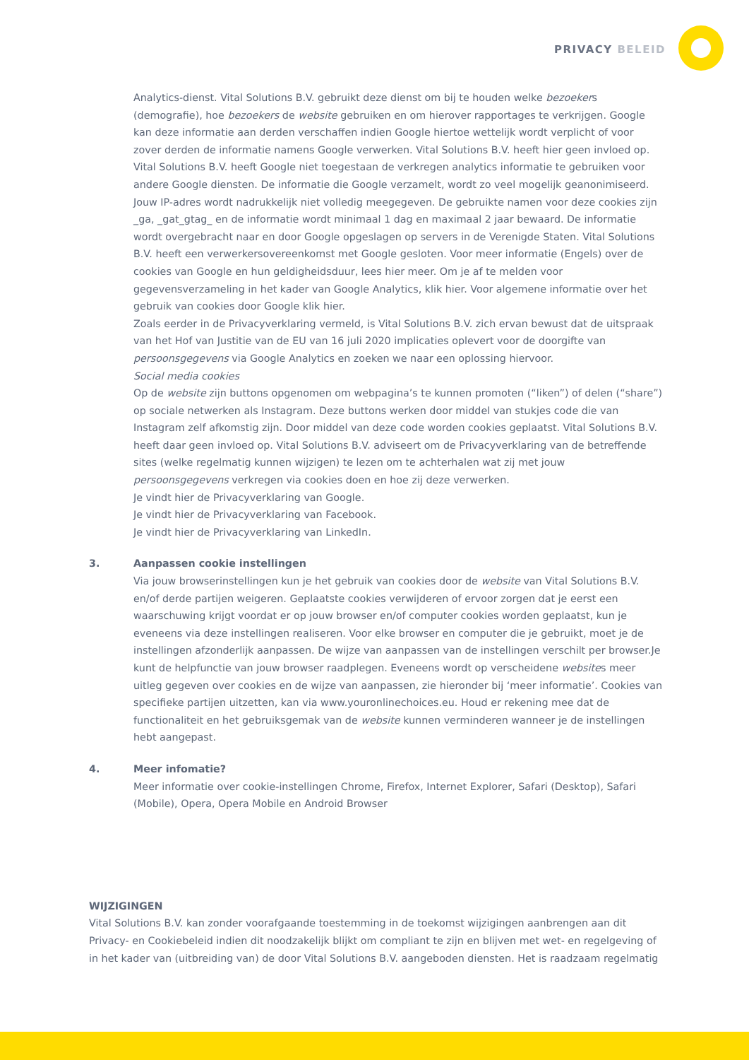PRIVACY BELEID
Analytics-dienst. Vital Solutions B.V. gebruikt deze dienst om bij te houden welke bezoekers (demografie), hoe bezoekers de website gebruiken en om hierover rapportages te verkrijgen. Google kan deze informatie aan derden verschaffen indien Google hiertoe wettelijk wordt verplicht of voor zover derden de informatie namens Google verwerken. Vital Solutions B.V. heeft hier geen invloed op. Vital Solutions B.V. heeft Google niet toegestaan de verkregen analytics informatie te gebruiken voor andere Google diensten. De informatie die Google verzamelt, wordt zo veel mogelijk geanonimiseerd. Jouw IP-adres wordt nadrukkelijk niet volledig meegegeven. De gebruikte namen voor deze cookies zijn _ga, _gat_gtag_ en de informatie wordt minimaal 1 dag en maximaal 2 jaar bewaard. De informatie wordt overgebracht naar en door Google opgeslagen op servers in de Verenigde Staten. Vital Solutions B.V. heeft een verwerkersovereenkomst met Google gesloten. Voor meer informatie (Engels) over de cookies van Google en hun geldigheidsduur, lees hier meer. Om je af te melden voor gegevensverzameling in het kader van Google Analytics, klik hier. Voor algemene informatie over het gebruik van cookies door Google klik hier.
Zoals eerder in de Privacyverklaring vermeld, is Vital Solutions B.V. zich ervan bewust dat de uitspraak van het Hof van Justitie van de EU van 16 juli 2020 implicaties oplevert voor de doorgifte van persoonsgegevens via Google Analytics en zoeken we naar een oplossing hiervoor.
Social media cookies
Op de website zijn buttons opgenomen om webpagina’s te kunnen promoten (“liken”) of delen (“share”) op sociale netwerken als Instagram. Deze buttons werken door middel van stukjes code die van Instagram zelf afkomstig zijn. Door middel van deze code worden cookies geplaatst. Vital Solutions B.V. heeft daar geen invloed op. Vital Solutions B.V. adviseert om de Privacyverklaring van de betreffende sites (welke regelmatig kunnen wijzigen) te lezen om te achterhalen wat zij met jouw persoonsgegevens verkregen via cookies doen en hoe zij deze verwerken.
Je vindt hier de Privacyverklaring van Google.
Je vindt hier de Privacyverklaring van Facebook.
Je vindt hier de Privacyverklaring van LinkedIn.
3. Aanpassen cookie instellingen
Via jouw browserinstellingen kun je het gebruik van cookies door de website van Vital Solutions B.V. en/of derde partijen weigeren. Geplaatste cookies verwijderen of ervoor zorgen dat je eerst een waarschuwing krijgt voordat er op jouw browser en/of computer cookies worden geplaatst, kun je eveneens via deze instellingen realiseren. Voor elke browser en computer die je gebruikt, moet je de instellingen afzonderlijk aanpassen. De wijze van aanpassen van de instellingen verschilt per browser.Je kunt de helpfunctie van jouw browser raadplegen. Eveneens wordt op verscheidene websites meer uitleg gegeven over cookies en de wijze van aanpassen, zie hieronder bij ‘meer informatie’. Cookies van specifieke partijen uitzetten, kan via www.youronlinechoices.eu. Houd er rekening mee dat de functionaliteit en het gebruiksgemak van de website kunnen verminderen wanneer je de instellingen hebt aangepast.
4. Meer infomatie?
Meer informatie over cookie-instellingen Chrome, Firefox, Internet Explorer, Safari (Desktop), Safari (Mobile), Opera, Opera Mobile en Android Browser
WIJZIGINGEN
Vital Solutions B.V. kan zonder voorafgaande toestemming in de toekomst wijzigingen aanbrengen aan dit Privacy- en Cookiebeleid indien dit noodzakelijk blijkt om compliant te zijn en blijven met wet- en regelgeving of in het kader van (uitbreiding van) de door Vital Solutions B.V. aangeboden diensten. Het is raadzaam regelmatig